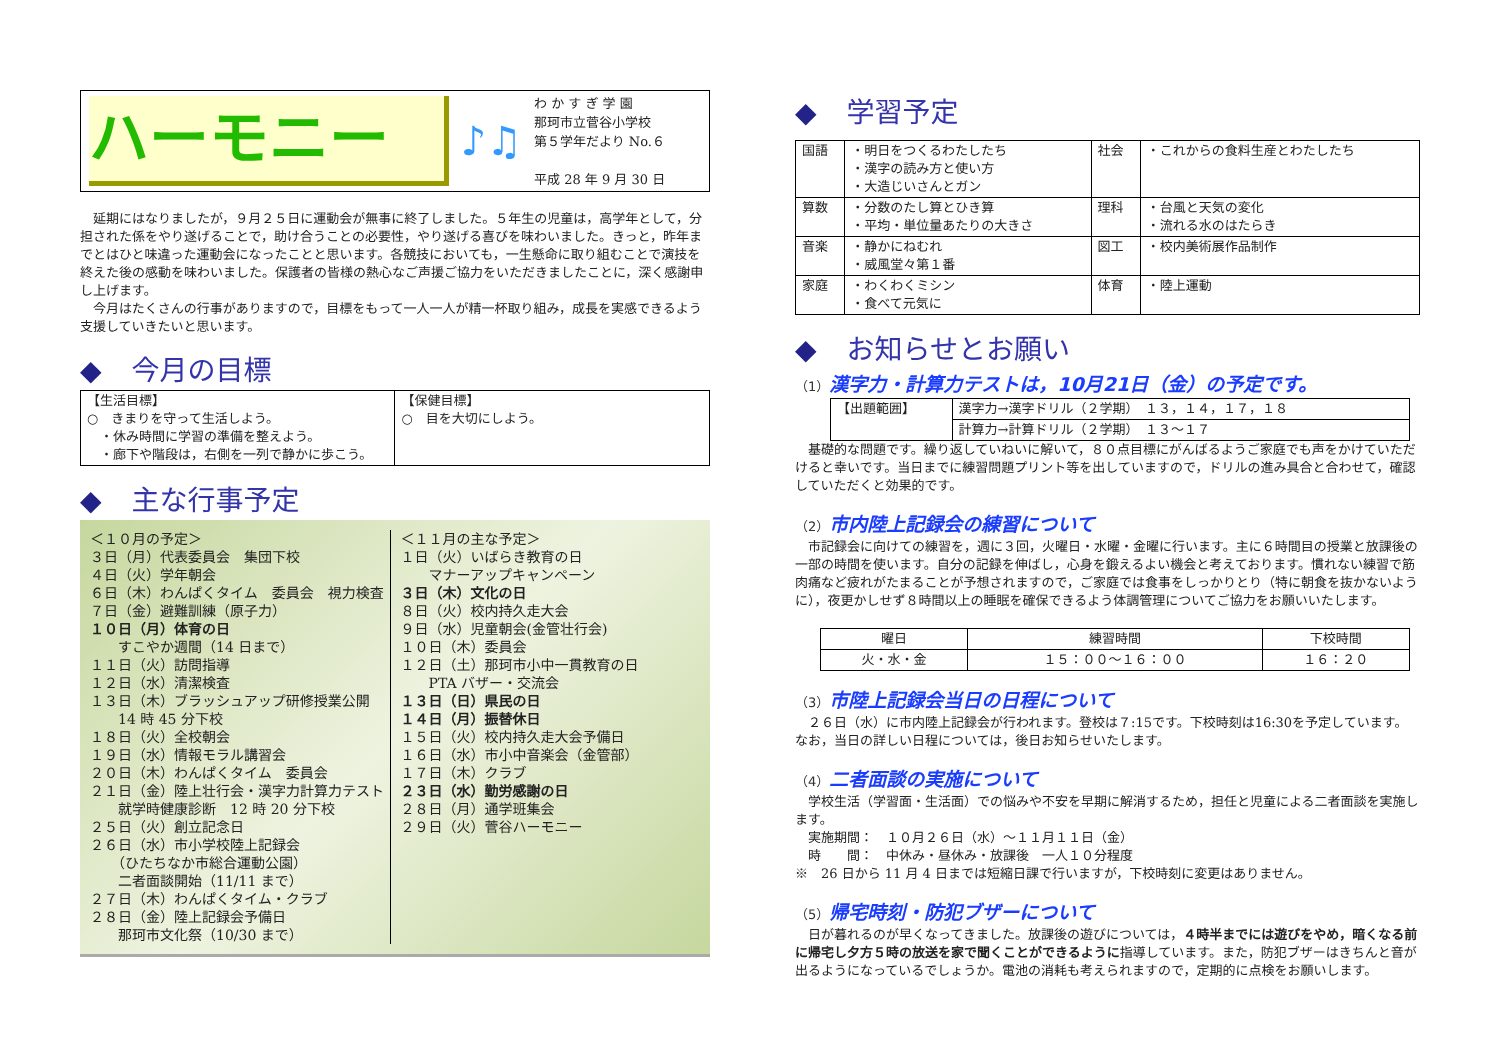ハーモニー
♪♫
わ か す ぎ 学 園
那珂市立菅谷小学校
第５学年だより No.６
平成 28 年 9 月 30 日
　延期にはなりましたが，９月２５日に運動会が無事に終了しました。５年生の児童は，高学年として，分担された係をやり遂げることで，助け合うことの必要性，やり遂げる喜びを味わいました。きっと，昨年までとはひと味違った運動会になったことと思います。各競技においても，一生懸命に取り組むことで演技を終えた後の感動を味わいました。保護者の皆様の熱心なご声援ご協力をいただきましたことに，深く感謝申し上げます。
　今月はたくさんの行事がありますので，目標をもって一人一人が精一杯取り組み，成長を実感できるよう支援していきたいと思います。
◆ 今月の目標
| 【生活目標】 ○ きまりを守って生活しよう。 ・休み時間に学習の準備を整えよう。 ・廊下や階段は，右側を一列で静かに歩こう。 | 【保健目標】 ○ 目を大切にしよう。 |
◆ 主な行事予定
＜１０月の予定＞
３日（月）代表委員会　集団下校
４日（火）学年朝会
６日（木）わんぱくタイム　委員会　視力検査
７日（金）避難訓練（原子力）
１０日（月）体育の日
　　すこやか週間（14 日まで）
１１日（火）訪問指導
１２日（水）清潔検査
１３日（木）ブラッシュアップ研修授業公開
　　14 時 45 分下校
１８日（火）全校朝会
１９日（水）情報モラル講習会
２０日（木）わんぱくタイム　委員会
２１日（金）陸上壮行会・漢字力計算力テスト
　　就学時健康診断　12 時 20 分下校
２５日（火）創立記念日
２６日（水）市小学校陸上記録会
　　（ひたちなか市総合運動公園）
　　二者面談開始（11/11 まで）
２７日（木）わんぱくタイム・クラブ
２８日（金）陸上記録会予備日
　　那珂市文化祭（10/30 まで）
＜１１月の主な予定＞
１日（火）いばらき教育の日
　　マナーアップキャンペーン
３日（木）文化の日
８日（火）校内持久走大会
９日（水）児童朝会(金管壮行会)
１０日（木）委員会
１２日（土）那珂市小中一貫教育の日
　　PTA バザー・交流会
１３日（日）県民の日
１４日（月）振替休日
１５日（火）校内持久走大会予備日
１６日（水）市小中音楽会（金管部）
１７日（木）クラブ
２３日（水）勤労感謝の日
２８日（月）通学班集会
２９日（火）菅谷ハーモニー
◆ 学習予定
| 国語 | ・明日をつくるわたしたち ・漢字の読み方と使い方 ・大造じいさんとガン | 社会 | ・これからの食料生産とわたしたち |
| 算数 | ・分数のたし算とひき算 ・平均・単位量あたりの大きさ | 理科 | ・台風と天気の変化 ・流れる水のはたらき |
| 音楽 | ・静かにねむれ ・威風堂々第１番 | 図工 | ・校内美術展作品制作 |
| 家庭 | ・わくわくミシン ・食べて元気に | 体育 | ・陸上運動 |
◆ お知らせとお願い
（1）漢字力・計算力テストは，10月21日（金）の予定です。
| 【出題範囲】 | 漢字力→漢字ドリル（２学期） １３，１４，１７，１８ |
| | 計算力→計算ドリル（２学期） １３～１７ |
　基礎的な問題です。繰り返していねいに解いて，８０点目標にがんばるようご家庭でも声をかけていただけると幸いです。当日までに練習問題プリント等を出していますので，ドリルの進み具合と合わせて，確認していただくと効果的です。
（2）市内陸上記録会の練習について
　市記録会に向けての練習を，週に３回，火曜日・水曜・金曜に行います。主に６時間目の授業と放課後の一部の時間を使います。自分の記録を伸ばし，心身を鍛えるよい機会と考えております。慣れない練習で筋肉痛など疲れがたまることが予想されますので，ご家庭では食事をしっかりとり（特に朝食を抜かないように），夜更かしせず８時間以上の睡眠を確保できるよう体調管理についてご協力をお願いいたします。
| 曜日 | 練習時間 | 下校時間 |
| --- | --- | --- |
| 火・水・金 | １５：００～１６：００ | １６：２０ |
（3）市陸上記録会当日の日程について
　２６日（水）に市内陸上記録会が行われます。登校は７:15です。下校時刻は16:30を予定しています。なお，当日の詳しい日程については，後日お知らせいたします。
（4）二者面談の実施について
　学校生活（学習面・生活面）での悩みや不安を早期に解消するため，担任と児童による二者面談を実施します。
　実施期間：　１０月２６日（水）～１１月１１日（金）
　時　　間：　中休み・昼休み・放課後　一人１０分程度
※　26 日から 11 月 4 日までは短縮日課で行いますが，下校時刻に変更はありません。
（5）帰宅時刻・防犯ブザーについて
　日が暮れるのが早くなってきました。放課後の遊びについては，４時半までには遊びをやめ，暗くなる前に帰宅し夕方５時の放送を家で聞くことができるように指導しています。また，防犯ブザーはきちんと音が出るようになっているでしょうか。電池の消耗も考えられますので，定期的に点検をお願いします。